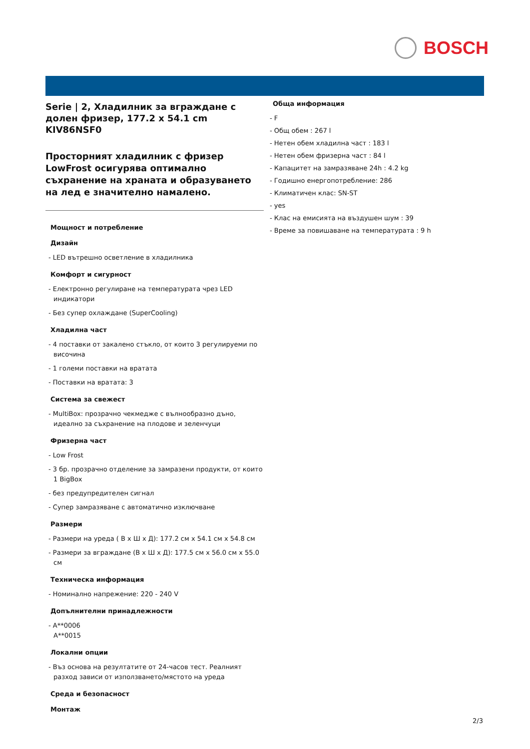BOSCH
Serie | 2, Хладилник за вграждане с долен фризер, 177.2 x 54.1 cm
KIV86NSF0
Просторният хладилник с фризер LowFrost осигурява оптимално съхранение на храната и образуването на лед е значително намалено.
Мощност и потребление
Дизайн
- LED вътрешно осветление в хладилника
Комфорт и сигурност
- Електронно регулиране на температурата чрез LED индикатори
- Без супер охлаждане (SuperCooling)
Хладилна част
- 4 поставки от закалено стъкло, от които 3 регулируеми по височина
- 1 големи поставки на вратата
- Поставки на вратата: 3
Система за свежест
- MultiBox: прозрачно чекмедже с вълнообразно дъно, идеално за съхранение на плодове и зеленчуци
Фризерна част
- Low Frost
- 3 бр. прозрачно отделение за замразени продукти, от които 1 BigBox
- без предупредителен сигнал
- Супер замразяване с автоматично изключване
Размери
- Размери на уреда ( В x Ш x Д): 177.2 см x 54.1 см x 54.8 см
- Размери за вграждане (В x Ш x Д): 177.5 см x 56.0 см x 55.0 см
Техническа информация
- Номинално напрежение: 220 - 240 V
Допълнителни принадлежности
- A**0006
A**0015
Локални опции
- Въз основа на резултатите от 24-часов тест. Реалният разход зависи от използването/мястото на уреда
Среда и безопасност
Монтаж
Обща информация
- F
- Общ обем : 267 l
- Нетен обем хладилна част : 183 l
- Нетен обем фризерна част : 84 l
- Капацитет на замразяване 24h : 4.2 kg
- Годишно енергопотребление: 286
- Климатичен клас: SN-ST
- yes
- Клас на емисията на въздушен шум : 39
- Време за повишаване на температурата : 9 h
2/3